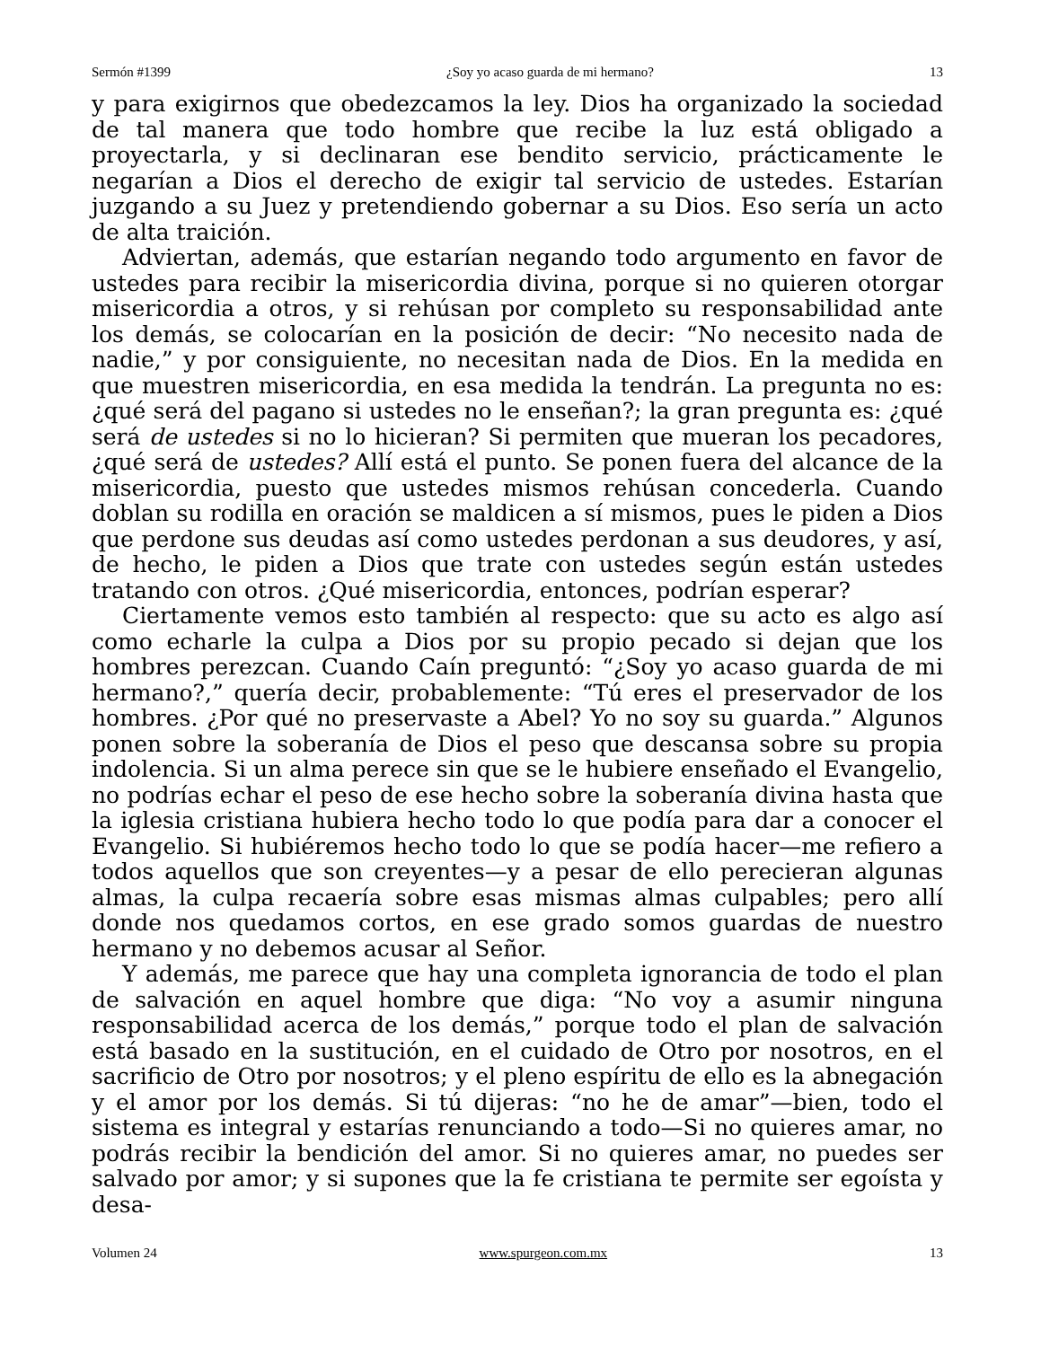Sermón #1399 ¿Soy yo acaso guarda de mi hermano? 13
y para exigirnos que obedezcamos la ley. Dios ha organizado la sociedad de tal manera que todo hombre que recibe la luz está obligado a proyectarla, y si declinaran ese bendito servicio, prácticamente le negarían a Dios el derecho de exigir tal servicio de ustedes. Estarían juzgando a su Juez y pretendiendo gobernar a su Dios. Eso sería un acto de alta traición.
Adviertan, además, que estarían negando todo argumento en favor de ustedes para recibir la misericordia divina, porque si no quieren otorgar misericordia a otros, y si rehúsan por completo su responsabilidad ante los demás, se colocarían en la posición de decir: “No necesito nada de nadie,” y por consiguiente, no necesitan nada de Dios. En la medida en que muestren misericordia, en esa medida la tendrán. La pregunta no es: ¿qué será del pagano si ustedes no le enseñan?; la gran pregunta es: ¿qué será de ustedes si no lo hicieran? Si permiten que mueran los pecadores, ¿qué será de ustedes? Allí está el punto. Se ponen fuera del alcance de la misericordia, puesto que ustedes mismos rehúsan concederla. Cuando doblan su rodilla en oración se maldicen a sí mismos, pues le piden a Dios que perdone sus deudas así como ustedes perdonan a sus deudores, y así, de hecho, le piden a Dios que trate con ustedes según están ustedes tratando con otros. ¿Qué misericordia, entonces, podrían esperar?
Ciertamente vemos esto también al respecto: que su acto es algo así como echarle la culpa a Dios por su propio pecado si dejan que los hombres perezcan. Cuando Caín preguntó: “¿Soy yo acaso guarda de mi hermano?,” quería decir, probablemente: “Tú eres el preservador de los hombres. ¿Por qué no preservaste a Abel? Yo no soy su guarda.” Algunos ponen sobre la soberanía de Dios el peso que descansa sobre su propia indolencia. Si un alma perece sin que se le hubiere enseñado el Evangelio, no podrías echar el peso de ese hecho sobre la soberanía divina hasta que la iglesia cristiana hubiera hecho todo lo que podía para dar a conocer el Evangelio. Si hubiéremos hecho todo lo que se podía hacer—me refiero a todos aquellos que son creyentes—y a pesar de ello perecieran algunas almas, la culpa recaería sobre esas mismas almas culpables; pero allí donde nos quedamos cortos, en ese grado somos guardas de nuestro hermano y no debemos acusar al Señor.
Y además, me parece que hay una completa ignorancia de todo el plan de salvación en aquel hombre que diga: “No voy a asumir ninguna responsabilidad acerca de los demás,” porque todo el plan de salvación está basado en la sustitución, en el cuidado de Otro por nosotros, en el sacrificio de Otro por nosotros; y el pleno espíritu de ello es la abnegación y el amor por los demás. Si tú dijeras: “no he de amar”—bien, todo el sistema es integral y estarías renunciando a todo—Si no quieres amar, no podrás recibir la bendición del amor. Si no quieres amar, no puedes ser salvado por amor; y si supones que la fe cristiana te permite ser egoísta y desa-
Volumen 24 www.spurgeon.com.mx 13